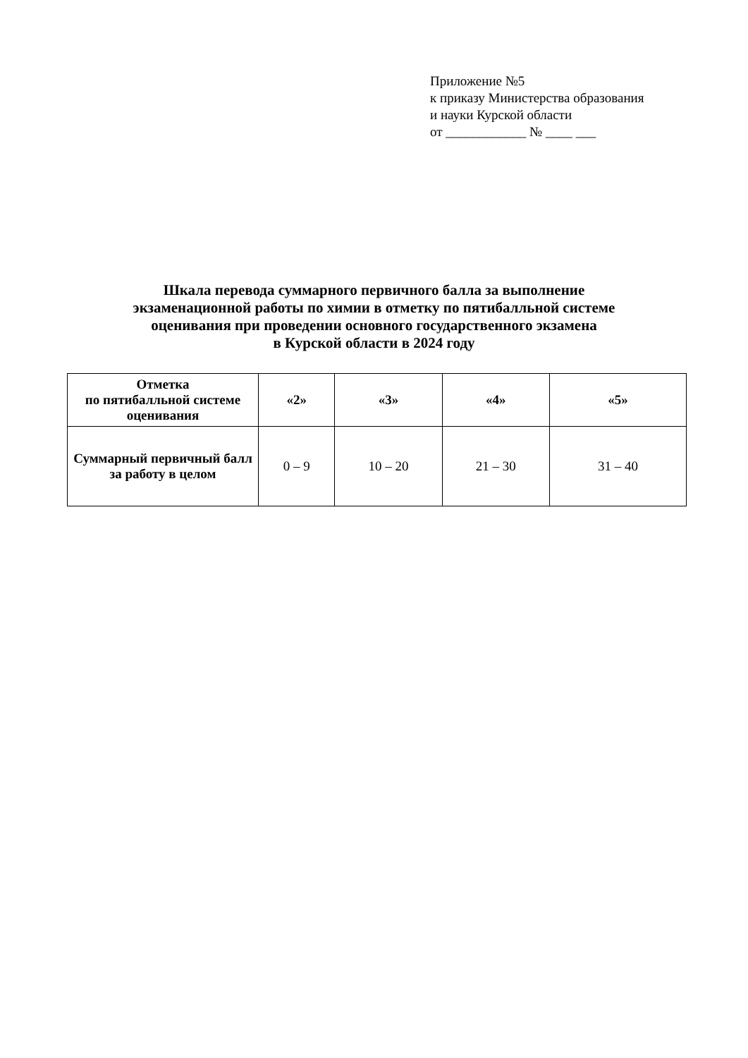Приложение №5
к приказу Министерства образования
и науки Курской области
от ____________ № ____ ___
Шкала перевода суммарного первичного балла за выполнение
экзаменационной работы по химии в отметку по пятибалльной системе
оценивания при проведении основного государственного экзамена
в Курской области в 2024 году
| Отметка по пятибалльной системе оценивания | «2» | «3» | «4» | «5» |
| --- | --- | --- | --- | --- |
| Суммарный первичный балл за работу в целом | 0 – 9 | 10 – 20 | 21 – 30 | 31 – 40 |